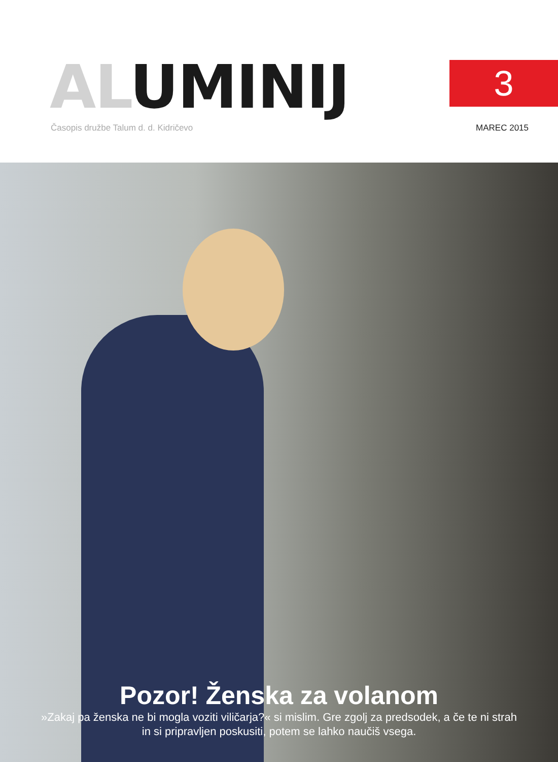AL UMINIJ 3
Časopis družbe Talum d. d. Kidričevo
MAREC 2015
Pozor! Ženska za volanom
»Zakaj pa ženska ne bi mogla voziti viličarja?« si mislim. Gre zgolj za predsodek, a če te ni strah
in si pripravljen poskusiti, potem se lahko naučiš vsega.